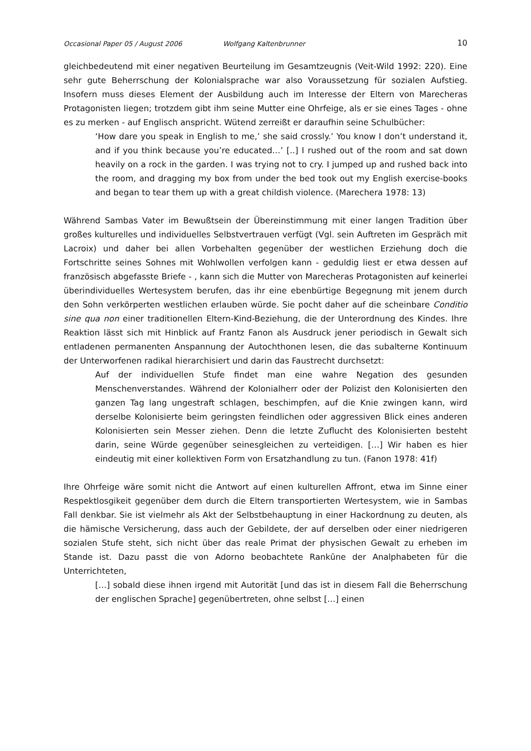Occasional Paper 05 / August 2006 Wolfgang Kaltenbrunner 10
gleichbedeutend mit einer negativen Beurteilung im Gesamtzeugnis (Veit-Wild 1992: 220). Eine sehr gute Beherrschung der Kolonialsprache war also Voraussetzung für sozialen Aufstieg. Insofern muss dieses Element der Ausbildung auch im Interesse der Eltern von Marecheras Protagonisten liegen; trotzdem gibt ihm seine Mutter eine Ohrfeige, als er sie eines Tages - ohne es zu merken - auf Englisch anspricht. Wütend zerreißt er daraufhin seine Schulbücher:
‘How dare you speak in English to me,’ she said crossly.’ You know I don’t understand it, and if you think because you’re educated…’ [..] I rushed out of the room and sat down heavily on a rock in the garden. I was trying not to cry. I jumped up and rushed back into the room, and dragging my box from under the bed took out my English exercise-books and began to tear them up with a great childish violence. (Marechera 1978: 13)
Während Sambas Vater im Bewußtsein der Übereinstimmung mit einer langen Tradition über großes kulturelles und individuelles Selbstvertrauen verfügt (Vgl. sein Auftreten im Gespräch mit Lacroix) und daher bei allen Vorbehalten gegenüber der westlichen Erziehung doch die Fortschritte seines Sohnes mit Wohlwollen verfolgen kann - geduldig liest er etwa dessen auf französisch abgefasste Briefe - , kann sich die Mutter von Marecheras Protagonisten auf keinerlei überindividuelles Wertesystem berufen, das ihr eine ebenbürtige Begegnung mit jenem durch den Sohn verkörperten westlichen erlauben würde. Sie pocht daher auf die scheinbare Conditio sine qua non einer traditionellen Eltern-Kind-Beziehung, die der Unterordnung des Kindes. Ihre Reaktion lässt sich mit Hinblick auf Frantz Fanon als Ausdruck jener periodisch in Gewalt sich entladenen permanenten Anspannung der Autochthonen lesen, die das subalterne Kontinuum der Unterworfenen radikal hierarchisiert und darin das Faustrecht durchsetzt:
Auf der individuellen Stufe findet man eine wahre Negation des gesunden Menschenverstandes. Während der Kolonialherr oder der Polizist den Kolonisierten den ganzen Tag lang ungestraft schlagen, beschimpfen, auf die Knie zwingen kann, wird derselbe Kolonisierte beim geringsten feindlichen oder aggressiven Blick eines anderen Kolonisierten sein Messer ziehen. Denn die letzte Zuflucht des Kolonisierten besteht darin, seine Würde gegenüber seinesgleichen zu verteidigen. […] Wir haben es hier eindeutig mit einer kollektiven Form von Ersatzhandlung zu tun. (Fanon 1978: 41f)
Ihre Ohrfeige wäre somit nicht die Antwort auf einen kulturellen Affront, etwa im Sinne einer Respektlosgikeit gegenüber dem durch die Eltern transportierten Wertesystem, wie in Sambas Fall denkbar. Sie ist vielmehr als Akt der Selbstbehauptung in einer Hackordnung zu deuten, als die hämische Versicherung, dass auch der Gebildete, der auf derselben oder einer niedrigeren sozialen Stufe steht, sich nicht über das reale Primat der physischen Gewalt zu erheben im Stande ist. Dazu passt die von Adorno beobachtete Rankūne der Analphabeten für die Unterrichteten,
[…] sobald diese ihnen irgend mit Autorität [und das ist in diesem Fall die Beherrschung der englischen Sprache] gegenübertreten, ohne selbst […] einen